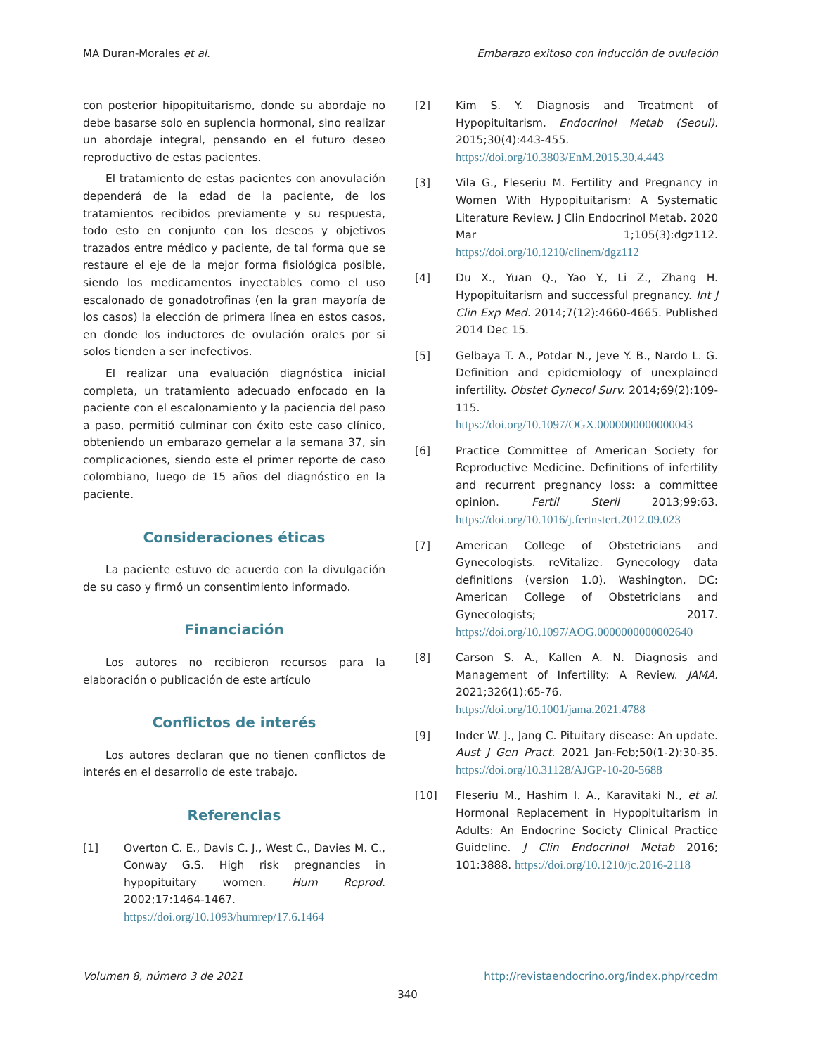MA Duran-Morales et al. Embarazo exitoso con inducción de ovulación
con posterior hipopituitarismo, donde su abordaje no debe basarse solo en suplencia hormonal, sino realizar un abordaje integral, pensando en el futuro deseo reproductivo de estas pacientes.
El tratamiento de estas pacientes con anovulación dependerá de la edad de la paciente, de los tratamientos recibidos previamente y su respuesta, todo esto en conjunto con los deseos y objetivos trazados entre médico y paciente, de tal forma que se restaure el eje de la mejor forma fisiológica posible, siendo los medicamentos inyectables como el uso escalonado de gonadotrofinas (en la gran mayoría de los casos) la elección de primera línea en estos casos, en donde los inductores de ovulación orales por si solos tienden a ser inefectivos.
El realizar una evaluación diagnóstica inicial completa, un tratamiento adecuado enfocado en la paciente con el escalonamiento y la paciencia del paso a paso, permitió culminar con éxito este caso clínico, obteniendo un embarazo gemelar a la semana 37, sin complicaciones, siendo este el primer reporte de caso colombiano, luego de 15 años del diagnóstico en la paciente.
Consideraciones éticas
La paciente estuvo de acuerdo con la divulgación de su caso y firmó un consentimiento informado.
Financiación
Los autores no recibieron recursos para la elaboración o publicación de este artículo
Conflictos de interés
Los autores declaran que no tienen conflictos de interés en el desarrollo de este trabajo.
Referencias
[1] Overton C. E., Davis C. J., West C., Davies M. C., Conway G.S. High risk pregnancies in hypopituitary women. Hum Reprod. 2002;17:1464-1467. https://doi.org/10.1093/humrep/17.6.1464
[2] Kim S. Y. Diagnosis and Treatment of Hypopituitarism. Endocrinol Metab (Seoul). 2015;30(4):443-455. https://doi.org/10.3803/EnM.2015.30.4.443
[3] Vila G., Fleseriu M. Fertility and Pregnancy in Women With Hypopituitarism: A Systematic Literature Review. J Clin Endocrinol Metab. 2020 Mar 1;105(3):dgz112. https://doi.org/10.1210/clinem/dgz112
[4] Du X., Yuan Q., Yao Y., Li Z., Zhang H. Hypopituitarism and successful pregnancy. Int J Clin Exp Med. 2014;7(12):4660-4665. Published 2014 Dec 15.
[5] Gelbaya T. A., Potdar N., Jeve Y. B., Nardo L. G. Definition and epidemiology of unexplained infertility. Obstet Gynecol Surv. 2014;69(2):109-115. https://doi.org/10.1097/OGX.0000000000000043
[6] Practice Committee of American Society for Reproductive Medicine. Definitions of infertility and recurrent pregnancy loss: a committee opinion. Fertil Steril 2013;99:63. https://doi.org/10.1016/j.fertnstert.2012.09.023
[7] American College of Obstetricians and Gynecologists. reVitalize. Gynecology data definitions (version 1.0). Washington, DC: American College of Obstetricians and Gynecologists; 2017. https://doi.org/10.1097/AOG.0000000000002640
[8] Carson S. A., Kallen A. N. Diagnosis and Management of Infertility: A Review. JAMA. 2021;326(1):65-76. https://doi.org/10.1001/jama.2021.4788
[9] Inder W. J., Jang C. Pituitary disease: An update. Aust J Gen Pract. 2021 Jan-Feb;50(1-2):30-35. https://doi.org/10.31128/AJGP-10-20-5688
[10] Fleseriu M., Hashim I. A., Karavitaki N., et al. Hormonal Replacement in Hypopituitarism in Adults: An Endocrine Society Clinical Practice Guideline. J Clin Endocrinol Metab 2016; 101:3888. https://doi.org/10.1210/jc.2016-2118
Volumen 8, número 3 de 2021 http://revistaendocrino.org/index.php/rcedm
340